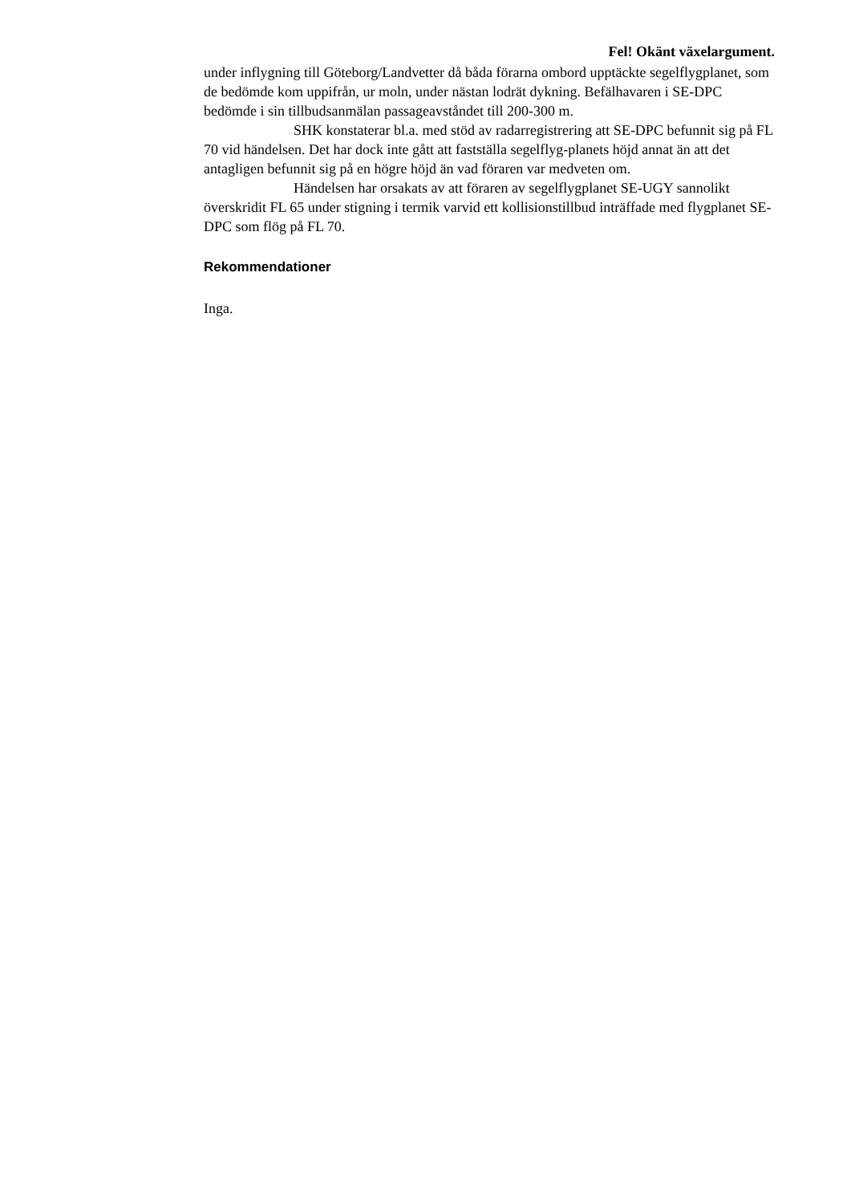Fel! Okänt växelargument.
under inflygning till Göteborg/Landvetter då båda förarna ombord upptäckte segelflygplanet, som de bedömde kom uppifrån, ur moln, under nästan lodrät dykning. Befälhavaren i SE-DPC bedömde i sin tillbudsanmälan passageavståndet till 200-300 m.
SHK konstaterar bl.a. med stöd av radarregistrering att SE-DPC befunnit sig på FL 70 vid händelsen. Det har dock inte gått att fastställa segelflyg-planets höjd annat än att det antagligen befunnit sig på en högre höjd än vad föraren var medveten om.
Händelsen har orsakats av att föraren av segelflygplanet SE-UGY sannolikt överskridit FL 65 under stigning i termik varvid ett kollisionstillbud inträffade med flygplanet SE-DPC som flög på FL 70.
Rekommendationer
Inga.